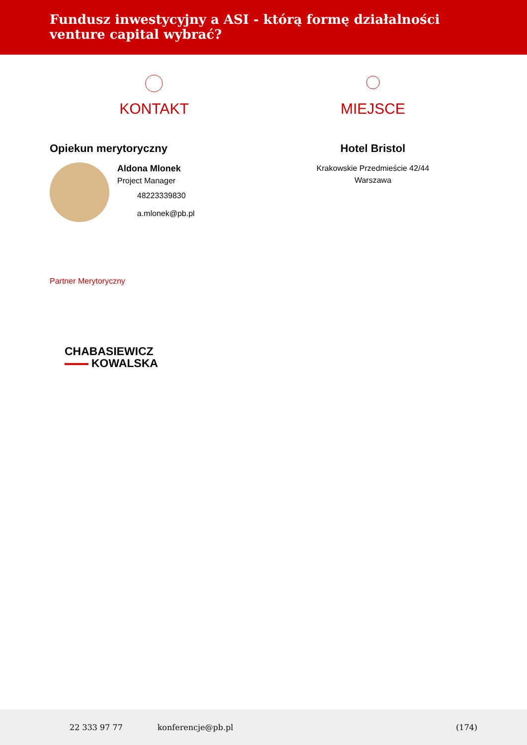Fundusz inwestycyjny a ASI - którą formę działalności venture capital wybrać?
KONTAKT
Opiekun merytoryczny
Aldona Mlonek
Project Manager
48223339830
a.mlonek@pb.pl
MIEJSCE
Hotel Bristol
Krakowskie Przedmieście 42/44
Warszawa
Partner Merytoryczny
CHABASIEWICZ
KOWALSKA
22 333 97 77 konferencje@pb.pl (174)